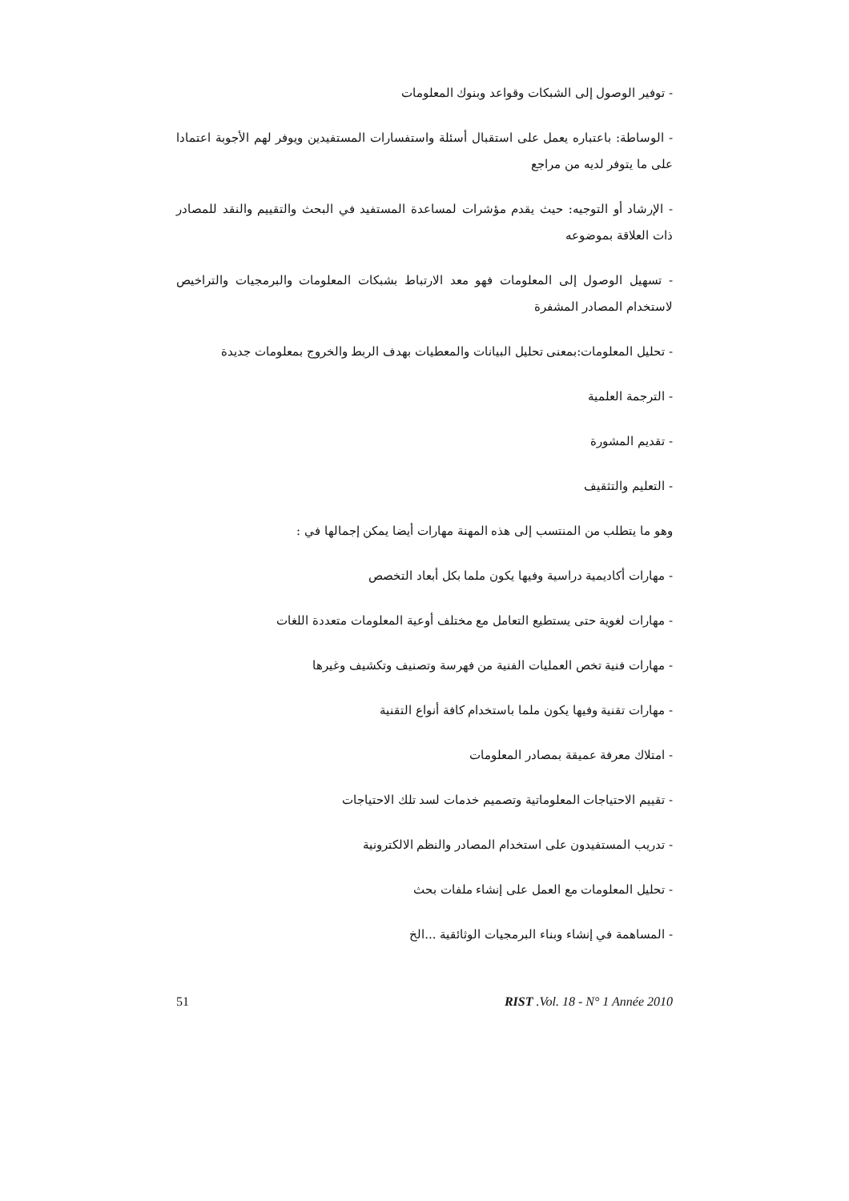- توفير الوصول إلى الشبكات وقواعد وبنوك المعلومات
- الوساطة: باعتباره يعمل على استقبال أسئلة واستفسارات المستفيدين ويوفر لهم الأجوبة اعتمادا على ما يتوفر لديه من مراجع
- الإرشاد أو التوجيه: حيث يقدم مؤشرات لمساعدة المستفيد في البحث والتقييم والنقد للمصادر ذات العلاقة بموضوعه
- تسهيل الوصول إلى المعلومات فهو معد الارتباط بشبكات المعلومات والبرمجيات والتراخيص لاستخدام المصادر المشفرة
- تحليل المعلومات:بمعنى تحليل البيانات والمعطيات بهدف الربط والخروج بمعلومات جديدة
- الترجمة العلمية
- تقديم المشورة
- التعليم والتثقيف
وهو ما يتطلب من المنتسب إلى هذه المهنة مهارات أيضا يمكن إجمالها في :
- مهارات أكاديمية دراسية وفيها يكون ملما بكل أبعاد التخصص
- مهارات لغوية حتى يستطيع التعامل مع مختلف أوعية المعلومات متعددة اللغات
- مهارات فنية تخص العمليات الفنية من فهرسة وتصنيف وتكشيف وغيرها
- مهارات تقنية وفيها يكون ملما باستخدام كافة أنواع التقنية
- امتلاك معرفة عميقة بمصادر المعلومات
- تقييم الاحتياجات المعلوماتية وتصميم خدمات لسد تلك الاحتياجات
- تدريب المستفيدون على استخدام المصادر والنظم الالكترونية
- تحليل المعلومات مع العمل على إنشاء ملفات بحث
- المساهمة في إنشاء وبناء البرمجيات الوثائقية ...الخ
51 RIST .Vol. 18 - N° 1 Année 2010